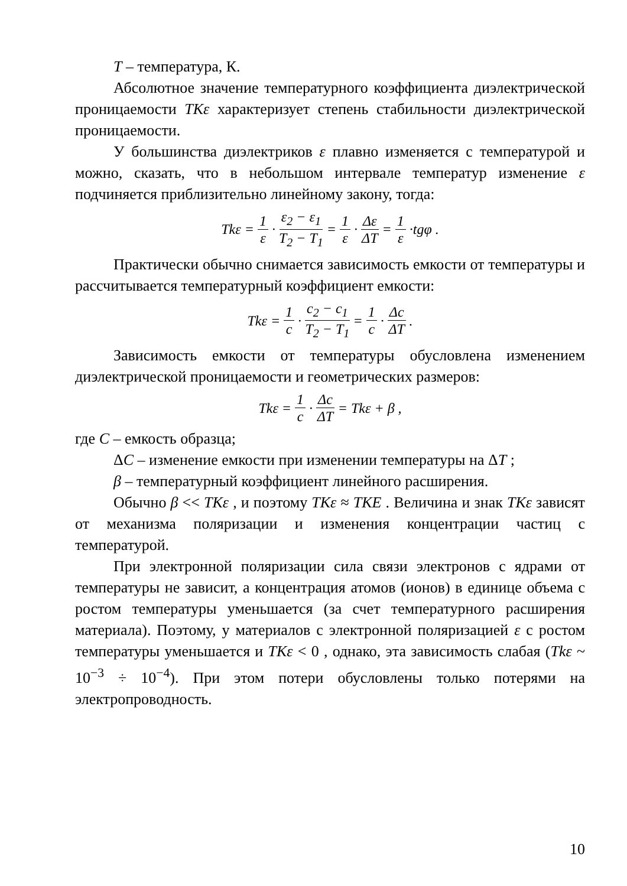T – температура, К.
Абсолютное значение температурного коэффициента диэлектрической проницаемости TKε характеризует степень стабильности диэлектрической проницаемости.
У большинства диэлектриков ε плавно изменяется с температурой и можно, сказать, что в небольшом интервале температур изменение ε подчиняется приблизительно линейному закону, тогда:
Tkε = 1 ε · ε<sub>2</sub> − ε<sub>1</sub> T<sub>2</sub> − T<sub>1</sub> = 1 ε · Δε ΔT = 1 ε ·tgφ .
Практически обычно снимается зависимость емкости от температуры и рассчитывается температурный коэффициент емкости:
Tkε = 1 c · c<sub>2</sub> − c<sub>1</sub> T<sub>2</sub> − T<sub>1</sub> = 1 c · Δc ΔT .
Зависимость емкости от температуры обусловлена изменением диэлектрической проницаемости и геометрических размеров:
Tkε = 1 c · Δc ΔT = Tkε + β ,
где C – емкость образца;
ΔC – изменение емкости при изменении температуры на ΔT ;
β – температурный коэффициент линейного расширения.
Обычно β << TKε , и поэтому TKε ≈ TKE . Величина и знак TKε зависят от механизма поляризации и изменения концентрации частиц с температурой.
При электронной поляризации сила связи электронов с ядрами от температуры не зависит, а концентрация атомов (ионов) в единице объема с ростом температуры уменьшается (за счет температурного расширения материала). Поэтому, у материалов с электронной поляризацией ε с ростом температуры уменьшается и TKε < 0 , однако, эта зависимость слабая (Tkε ~ 10<sup>−3</sup> ÷ 10<sup>−4</sup>). При этом потери обусловлены только потерями на электропроводность.
10